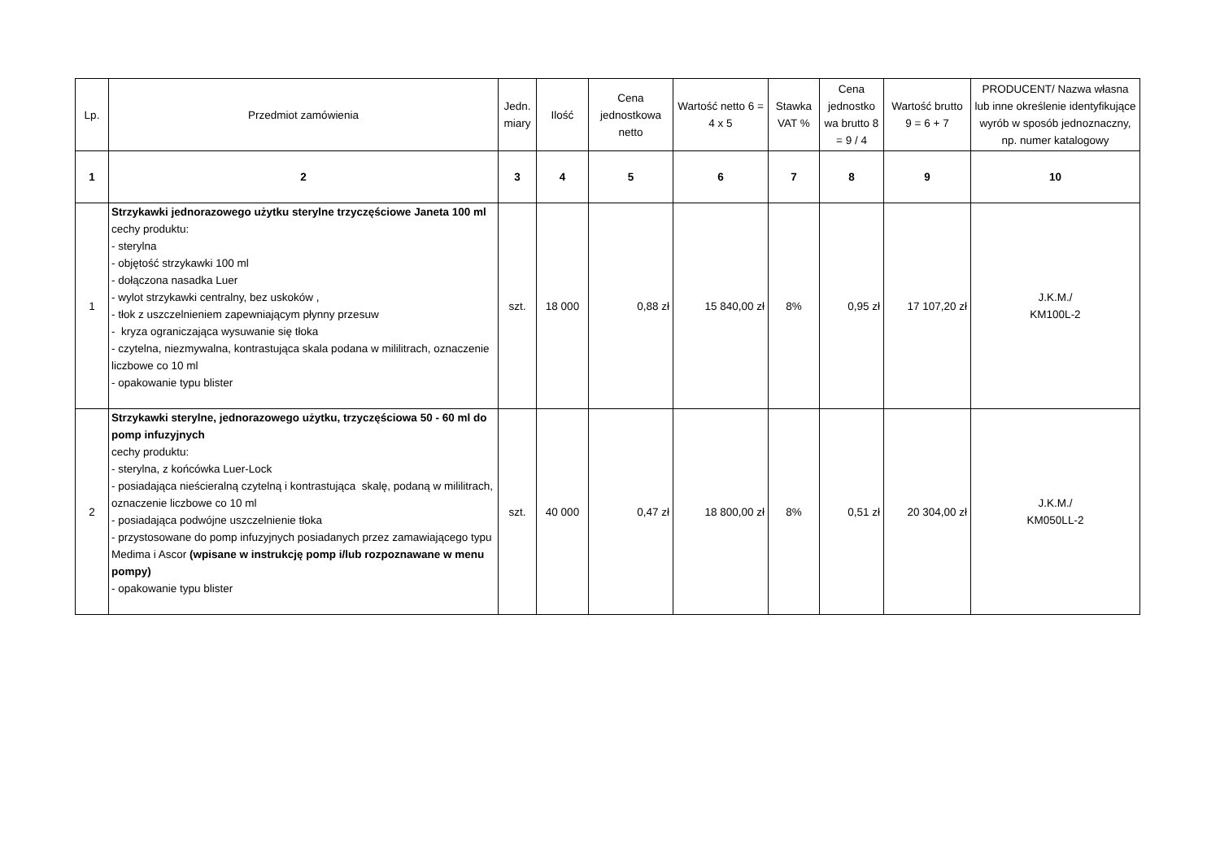| Lp. | Przedmiot zamówienia | Jedn. miary | Ilość | Cena jednostkowa netto | Wartość netto 6 = 4 x 5 | Stawka VAT % | Cena jednostko wa brutto 8 = 9 / 4 | Wartość brutto 9 = 6 + 7 | PRODUCENT/ Nazwa własna lub inne określenie identyfikujące wyrób w sposób jednoznaczny, np. numer katalogowy |
| --- | --- | --- | --- | --- | --- | --- | --- | --- | --- |
| 1 | 2 | 3 | 4 | 5 | 6 | 7 | 8 | 9 | 10 |
| 1 | Strzykawki jednorazowego użytku sterylne trzyczęściowe Janeta 100 ml cechy produktu: - sterylna - objętość strzykawki 100 ml - dołączona nasadka Luer - wylot strzykawki centralny, bez uskoków , - tłok z uszczelnieniem zapewniającym płynny przesuw - kryza ograniczająca wysuwanie się tłoka - czytelna, niezmywalna, kontrastująca skala podana w mililitrach, oznaczenie liczbowe co 10 ml - opakowanie typu blister | szt. | 18 000 | 0,88 zł | 15 840,00 zł | 8% | 0,95 zł | 17 107,20 zł | J.K.M./ KM100L-2 |
| 2 | Strzykawki sterylne, jednorazowego użytku, trzyczęściowa 50 - 60 ml do pomp infuzyjnych cechy produktu: - sterylna, z końcówka Luer-Lock - posiadająca nieścieralną czytelną i kontrastująca skalę, podaną w mililitrach, oznaczenie liczbowe co 10 ml - posiadająca podwójne uszczelnienie tłoka - przystosowane do pomp infuzyjnych posiadanych przez zamawiającego typu Medima i Ascor (wpisane w instrukcję pomp i/lub rozpoznawane w menu pompy) - opakowanie typu blister | szt. | 40 000 | 0,47 zł | 18 800,00 zł | 8% | 0,51 zł | 20 304,00 zł | J.K.M./ KM050LL-2 |